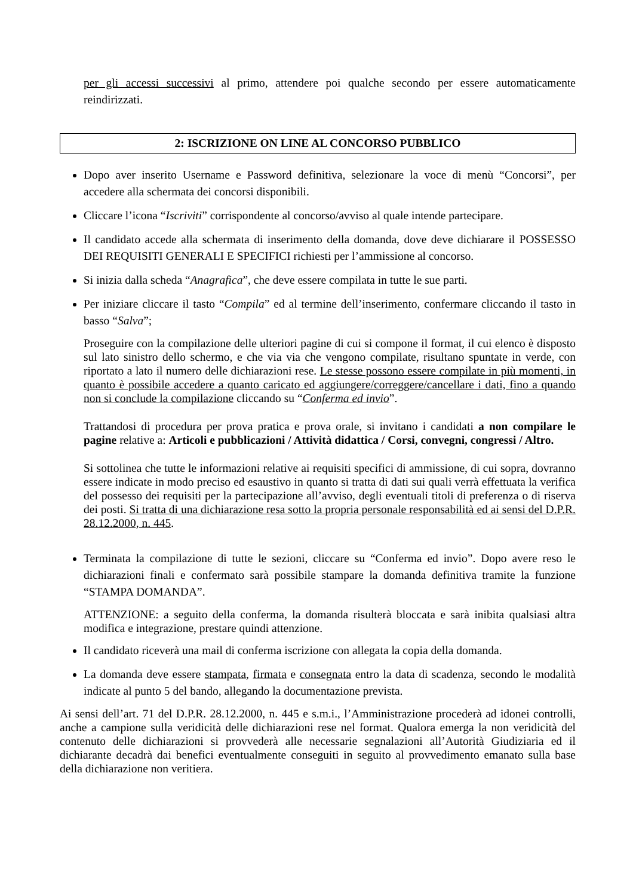per gli accessi successivi al primo, attendere poi qualche secondo per essere automaticamente reindirizzati.
2: ISCRIZIONE ON LINE AL CONCORSO PUBBLICO
Dopo aver inserito Username e Password definitiva, selezionare la voce di menù “Concorsi”, per accedere alla schermata dei concorsi disponibili.
Cliccare l’icona “Iscriviti” corrispondente al concorso/avviso al quale intende partecipare.
Il candidato accede alla schermata di inserimento della domanda, dove deve dichiarare il POSSESSO DEI REQUISITI GENERALI E SPECIFICI richiesti per l’ammissione al concorso.
Si inizia dalla scheda “Anagrafica”, che deve essere compilata in tutte le sue parti.
Per iniziare cliccare il tasto “Compila” ed al termine dell’inserimento, confermare cliccando il tasto in basso “Salva”;
Proseguire con la compilazione delle ulteriori pagine di cui si compone il format, il cui elenco è disposto sul lato sinistro dello schermo, e che via via che vengono compilate, risultano spuntate in verde, con riportato a lato il numero delle dichiarazioni rese. Le stesse possono essere compilate in più momenti, in quanto è possibile accedere a quanto caricato ed aggiungere/correggere/cancellare i dati, fino a quando non si conclude la compilazione cliccando su “Conferma ed invio”.
Trattandosi di procedura per prova pratica e prova orale, si invitano i candidati a non compilare le pagine relative a: Articoli e pubblicazioni / Attività didattica / Corsi, convegni, congressi / Altro.
Si sottolinea che tutte le informazioni relative ai requisiti specifici di ammissione, di cui sopra, dovranno essere indicate in modo preciso ed esaustivo in quanto si tratta di dati sui quali verrà effettuata la verifica del possesso dei requisiti per la partecipazione all’avviso, degli eventuali titoli di preferenza o di riserva dei posti. Si tratta di una dichiarazione resa sotto la propria personale responsabilità ed ai sensi del D.P.R. 28.12.2000, n. 445.
Terminata la compilazione di tutte le sezioni, cliccare su “Conferma ed invio”. Dopo avere reso le dichiarazioni finali e confermato sarà possibile stampare la domanda definitiva tramite la funzione “STAMPA DOMANDA”.
ATTENZIONE: a seguito della conferma, la domanda risulterà bloccata e sarà inibita qualsiasi altra modifica e integrazione, prestare quindi attenzione.
Il candidato riceverà una mail di conferma iscrizione con allegata la copia della domanda.
La domanda deve essere stampata, firmata e consegnata entro la data di scadenza, secondo le modalità indicate al punto 5 del bando, allegando la documentazione prevista.
Ai sensi dell’art. 71 del D.P.R. 28.12.2000, n. 445 e s.m.i., l’Amministrazione procederà ad idonei controlli, anche a campione sulla veridicità delle dichiarazioni rese nel format. Qualora emerga la non veridicità del contenuto delle dichiarazioni si provvederà alle necessarie segnalazioni all’Autorità Giudiziaria ed il dichiarante decadrà dai benefici eventualmente conseguiti in seguito al provvedimento emanato sulla base della dichiarazione non veritiera.